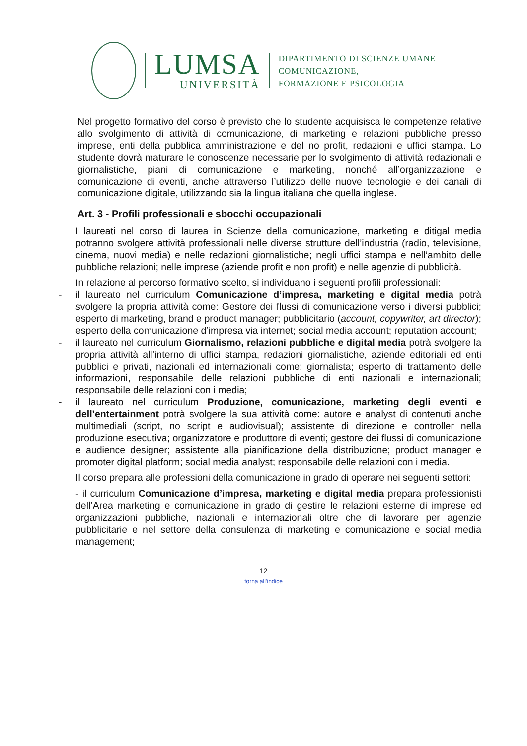LUMSA
UNIVERSITÀ
DIPARTIMENTO DI SCIENZE UMANE
COMUNICAZIONE,
FORMAZIONE E PSICOLOGIA
Nel progetto formativo del corso è previsto che lo studente acquisisca le competenze relative allo svolgimento di attività di comunicazione, di marketing e relazioni pubbliche presso imprese, enti della pubblica amministrazione e del no profit, redazioni e uffici stampa. Lo studente dovrà maturare le conoscenze necessarie per lo svolgimento di attività redazionali e giornalistiche, piani di comunicazione e marketing, nonché all’organizzazione e comunicazione di eventi, anche attraverso l’utilizzo delle nuove tecnologie e dei canali di comunicazione digitale, utilizzando sia la lingua italiana che quella inglese.
Art. 3 - Profili professionali e sbocchi occupazionali
I laureati nel corso di laurea in Scienze della comunicazione, marketing e ditigal media potranno svolgere attività professionali nelle diverse strutture dell’industria (radio, televisione, cinema, nuovi media) e nelle redazioni giornalistiche; negli uffici stampa e nell’ambito delle pubbliche relazioni; nelle imprese (aziende profit e non profit) e nelle agenzie di pubblicità.
In relazione al percorso formativo scelto, si individuano i seguenti profili professionali:
- il laureato nel curriculum Comunicazione d’impresa, marketing e digital media potrà svolgere la propria attività come: Gestore dei flussi di comunicazione verso i diversi pubblici; esperto di marketing, brand e product manager; pubblicitario (account, copywriter, art director); esperto della comunicazione d’impresa via internet; social media account; reputation account;
- il laureato nel curriculum Giornalismo, relazioni pubbliche e digital media potrà svolgere la propria attività all’interno di uffici stampa, redazioni giornalistiche, aziende editoriali ed enti pubblici e privati, nazionali ed internazionali come: giornalista; esperto di trattamento delle informazioni, responsabile delle relazioni pubbliche di enti nazionali e internazionali; responsabile delle relazioni con i media;
- il laureato nel curriculum Produzione, comunicazione, marketing degli eventi e dell’entertainment potrà svolgere la sua attività come: autore e analyst di contenuti anche multimediali (script, no script e audiovisual); assistente di direzione e controller nella produzione esecutiva; organizzatore e produttore di eventi; gestore dei flussi di comunicazione e audience designer; assistente alla pianificazione della distribuzione; product manager e promoter digital platform; social media analyst; responsabile delle relazioni con i media.
Il corso prepara alle professioni della comunicazione in grado di operare nei seguenti settori:
- il curriculum Comunicazione d’impresa, marketing e digital media prepara professionisti dell’Area marketing e comunicazione in grado di gestire le relazioni esterne di imprese ed organizzazioni pubbliche, nazionali e internazionali oltre che di lavorare per agenzie pubblicitarie e nel settore della consulenza di marketing e comunicazione e social media management;
12
torna all’indice